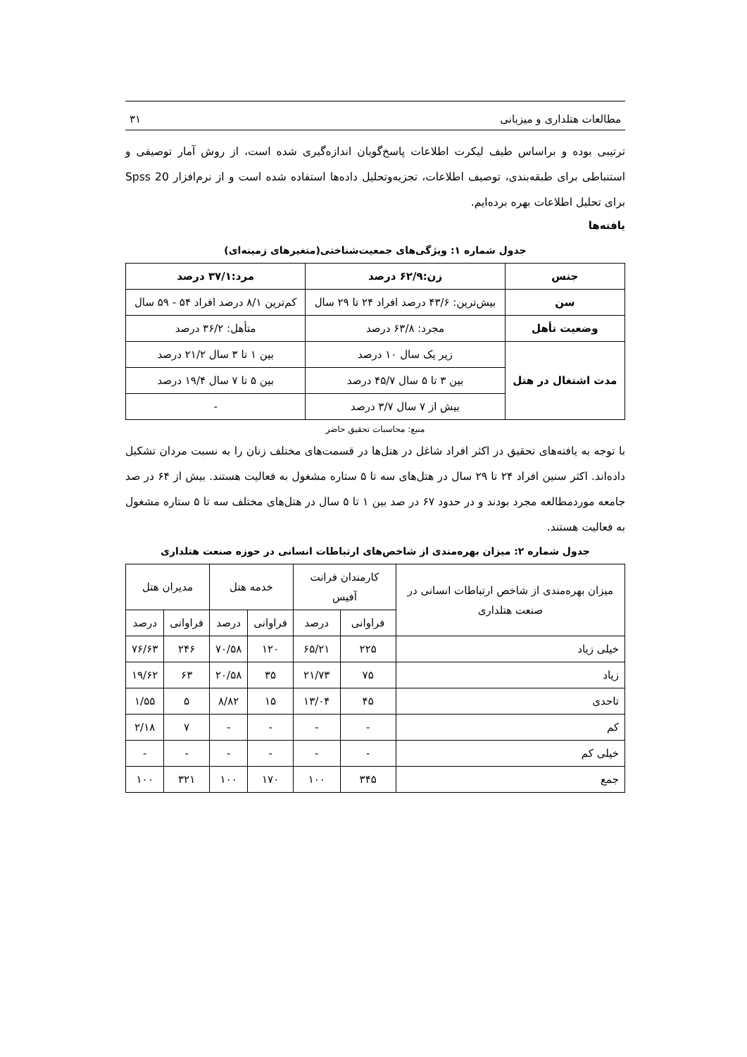مطالعات هتلداری و میزبانی ۳۱
ترتیبی بوده و براساس طیف لیکرت اطلاعات پاسخ‌گویان اندازه‌گیری شده است، از روش آمار توصیفی و استنباطی برای طبقه‌بندی، توصیف اطلاعات، تجزیه‌وتحلیل داده‌ها استفاده شده است و از نرم‌افزار Spss 20 برای تحلیل اطلاعات بهره برده‌ایم.
یافته‌ها
جدول شماره ۱: ویژگی‌های جمعیت‌شناختی(متغیرهای زمینه‌ای)
| جنس | زن:۶۲/۹ درصد | مرد:۳۷/۱ درصد |
| --- | --- | --- |
| سن | بیش‌ترین: ۴۳/۶ درصد افراد ۲۴ تا ۲۹ سال | کم‌ترین ۸/۱ درصد افراد ۵۴ - ۵۹ سال |
| وضعیت تأهل | مجرد: ۶۳/۸ درصد | متأهل: ۳۶/۲ درصد |
| مدت اشتغال در هتل | زیر یک سال ۱۰ درصد | بین ۱ تا ۳ سال ۲۱/۲ درصد |
| | بین ۳ تا ۵ سال ۴۵/۷ درصد | بین ۵ تا ۷ سال ۱۹/۴ درصد |
| | بیش از ۷ سال ۳/۷ درصد | - |
منبع: محاسبات تحقیق حاضر
با توجه به یافته‌های تحقیق در اکثر افراد شاغل در هتل‌ها در قسمت‌های مختلف زنان را به نسبت مردان تشکیل داده‌اند. اکثر سنین افراد ۲۴ تا ۲۹ سال در هتل‌های سه تا ۵ ستاره مشغول به فعالیت هستند. بیش از ۶۴ در صد جامعه موردمطالعه مجرد بودند و در حدود ۶۷ در صد بین ۱ تا ۵ سال در هتل‌های مختلف سه تا ۵ ستاره مشغول به فعالیت هستند.
جدول شماره ۲: میزان بهره‌مندی از شاخص‌های ارتباطات انسانی در حوزه صنعت هتلداری
| میزان بهره‌مندی از شاخص ارتباطات انسانی در صنعت هتلداری | کارمندان فرانت آفیس | | خدمه هتل | | مدیران هتل | |
| | فراوانی | درصد | فراوانی | درصد | فراوانی | درصد |
| خیلی زیاد | ۲۲۵ | ۶۵/۲۱ | ۱۲۰ | ۷۰/۵۸ | ۲۴۶ | ۷۶/۶۳ |
| زیاد | ۷۵ | ۲۱/۷۳ | ۳۵ | ۲۰/۵۸ | ۶۳ | ۱۹/۶۲ |
| تاحدی | ۴۵ | ۱۳/۰۴ | ۱۵ | ۸/۸۲ | ۵ | ۱/۵۵ |
| کم | - | - | - | - | ۷ | ۲/۱۸ |
| خیلی کم | - | - | - | - | - | - |
| جمع | ۳۴۵ | ۱۰۰ | ۱۷۰ | ۱۰۰ | ۳۲۱ | ۱۰۰ |